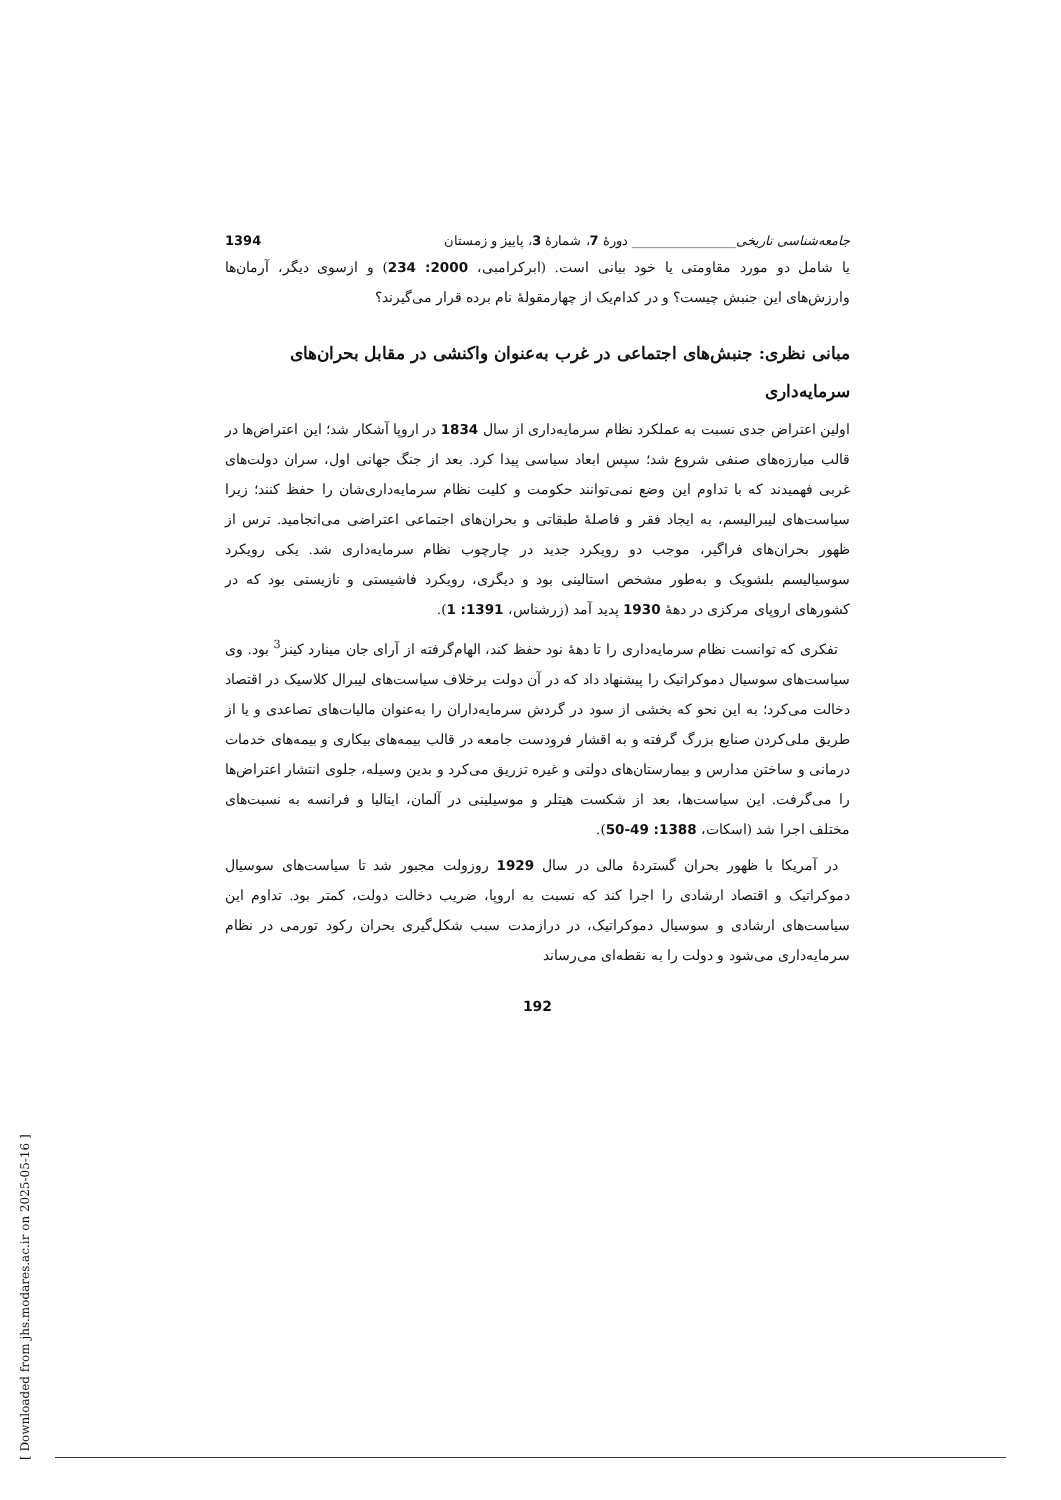جامعه‌شناسی تاریخی________________ دورهٔ 7، شمارهٔ 3، پاییز و زمستان 1394
یا شامل دو مورد مقاومتی یا خود بیانی است. (ابرکرامبی، 2000: 234) و ازسوی دیگر، آرمان‌ها وارزش‌های این جنبش چیست؟ و در کدام‌یک از چهارمقولهٔ نام برده قرار می‌گیرند؟
مبانی نظری: جنبش‌های اجتماعی در غرب به‌عنوان واکنشی در مقابل بحران‌های سرمایه‌داری
اولین اعتراض جدی نسبت به عملکرد نظام سرمایه‌داری از سال 1834 در اروپا آشکار شد؛ این اعتراض‌ها در قالب مبارزه‌های صنفی شروع شد؛ سپس ابعاد سیاسی پیدا کرد. بعد از جنگ جهانی اول، سران دولت‌های غربی فهمیدند که با تداوم این وضع نمی‌توانند حکومت و کلیت نظام سرمایه‌داری‌شان را حفظ کنند؛ زیرا سیاست‌های لیبرالیسم، به ایجاد فقر و فاصلهٔ طبقاتی و بحران‌های اجتماعی اعتراضی می‌انجامید. ترس از ظهور بحران‌های فراگیر، موجب دو رویکرد جدید در چارچوب نظام سرمایه‌داری شد. یکی رویکرد سوسیالیسم بلشویک و به‌طور مشخص استالینی بود و دیگری، رویکرد فاشیستی و نازیستی بود که در کشورهای اروپای مرکزی در دهۀ 1930 پدید آمد (زرشناس، 1391: 1).
تفکری که توانست نظام سرمایه‌داری را تا دهۀ نود حفظ کند، الهام‌گرفته از آرای جان مینارد کینز<sup>3</sup> بود. وی سیاست‌های سوسیال دموکراتیک را پیشنهاد داد که در آن دولت برخلاف سیاست‌های لیبرال کلاسیک در اقتصاد دخالت می‌کرد؛ به این نحو که بخشی از سود در گردش سرمایه‌داران را به‌عنوان مالیات‌های تصاعدی و یا از طریق ملی‌کردن صنایع بزرگ گرفته و به اقشار فرودست جامعه در قالب بیمه‌های بیکاری و بیمه‌های خدمات درمانی و ساختن مدارس و بیمارستان‌های دولتی و غیره تزریق می‌کرد و بدین وسیله، جلوی انتشار اعتراض‌ها را می‌گرفت. این سیاست‌ها، بعد از شکست هیتلر و موسیلینی در آلمان، ایتالیا و فرانسه به نسبت‌های مختلف اجرا شد (اسکات، 1388: 49-50).
در آمریکا با ظهور بحران گستردهٔ مالی در سال 1929 روزولت مجبور شد تا سیاست‌های سوسیال دموکراتیک و اقتصاد ارشادی را اجرا کند که نسبت به اروپا، ضریب دخالت دولت، کمتر بود. تداوم این سیاست‌های ارشادی و سوسیال دموکراتیک، در درازمدت سبب شکل‌گیری بحران رکود تورمی در نظام سرمایه‌داری می‌شود و دولت را به نقطه‌ای می‌رساند
192
[ Downloaded from jhs.modares.ac.ir on 2025-05-16 ]